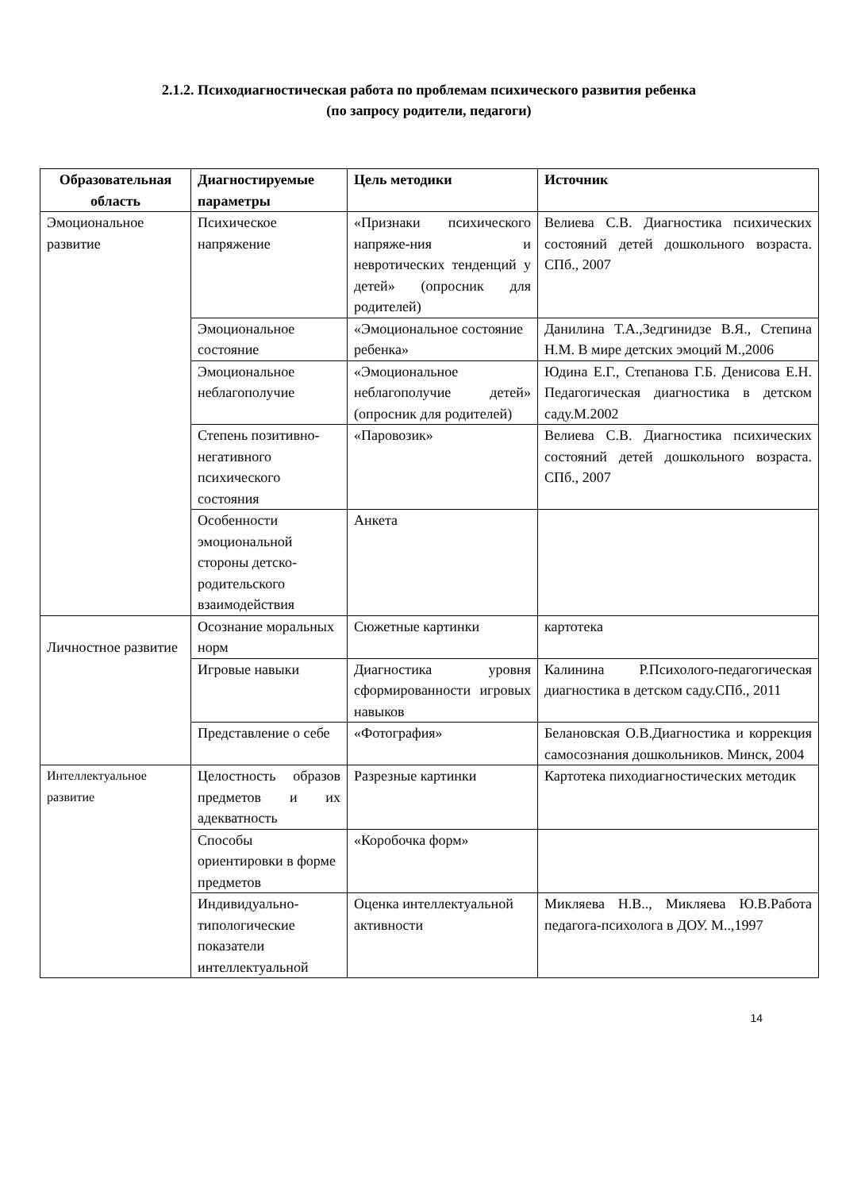2.1.2. Психодиагностическая работа по проблемам психического развития ребенка
(по запросу родители, педагоги)
| Образовательная область | Диагностируемые параметры | Цель методики | Источник |
| --- | --- | --- | --- |
| Эмоциональное развитие | Психическое напряжение | «Признаки психического напряже-ния и невротических тенденций у детей» (опросник для родителей) | Велиева С.В. Диагностика психических состояний детей дошкольного возраста. СПб., 2007 |
| | Эмоциональное состояние | «Эмоциональное состояние ребенка» | Данилина Т.А.,Зедгинидзе В.Я., Степина Н.М. В мире детских эмоций М.,2006 |
| | Эмоциональное неблагополучие | «Эмоциональное неблагополучие детей» (опросник для родителей) | Юдина Е.Г., Степанова Г.Б. Денисова Е.Н. Педагогическая диагностика в детском саду.М.2002 |
| | Степень позитивно-негативного психического состояния | «Паровозик» | Велиева С.В. Диагностика психических состояний детей дошкольного возраста. СПб., 2007 |
| | Особенности эмоциональной стороны детско-родительского взаимодействия | Анкета | |
| Личностное развитие | Осознание моральных норм | Сюжетные картинки | картотека |
| | Игровые навыки | Диагностика уровня сформированности игровых навыков | Калинина Р.Психолого-педагогическая диагностика в детском саду.СПб., 2011 |
| | Представление о себе | «Фотография» | Белановская О.В.Диагностика и коррекция самосознания дошкольников. Минск, 2004 |
| Интеллектуальное развитие | Целостность образов предметов и их адекватность | Разрезные картинки | Картотека пиходиагностических методик |
| | Способы ориентировки в форме предметов | «Коробочка форм» | |
| | Индивидуально-типологические показатели интеллектуальной | Оценка интеллектуальной активности | Микляева Н.В.., Микляева Ю.В.Работа педагога-психолога в ДОУ. М..,1997 |
14